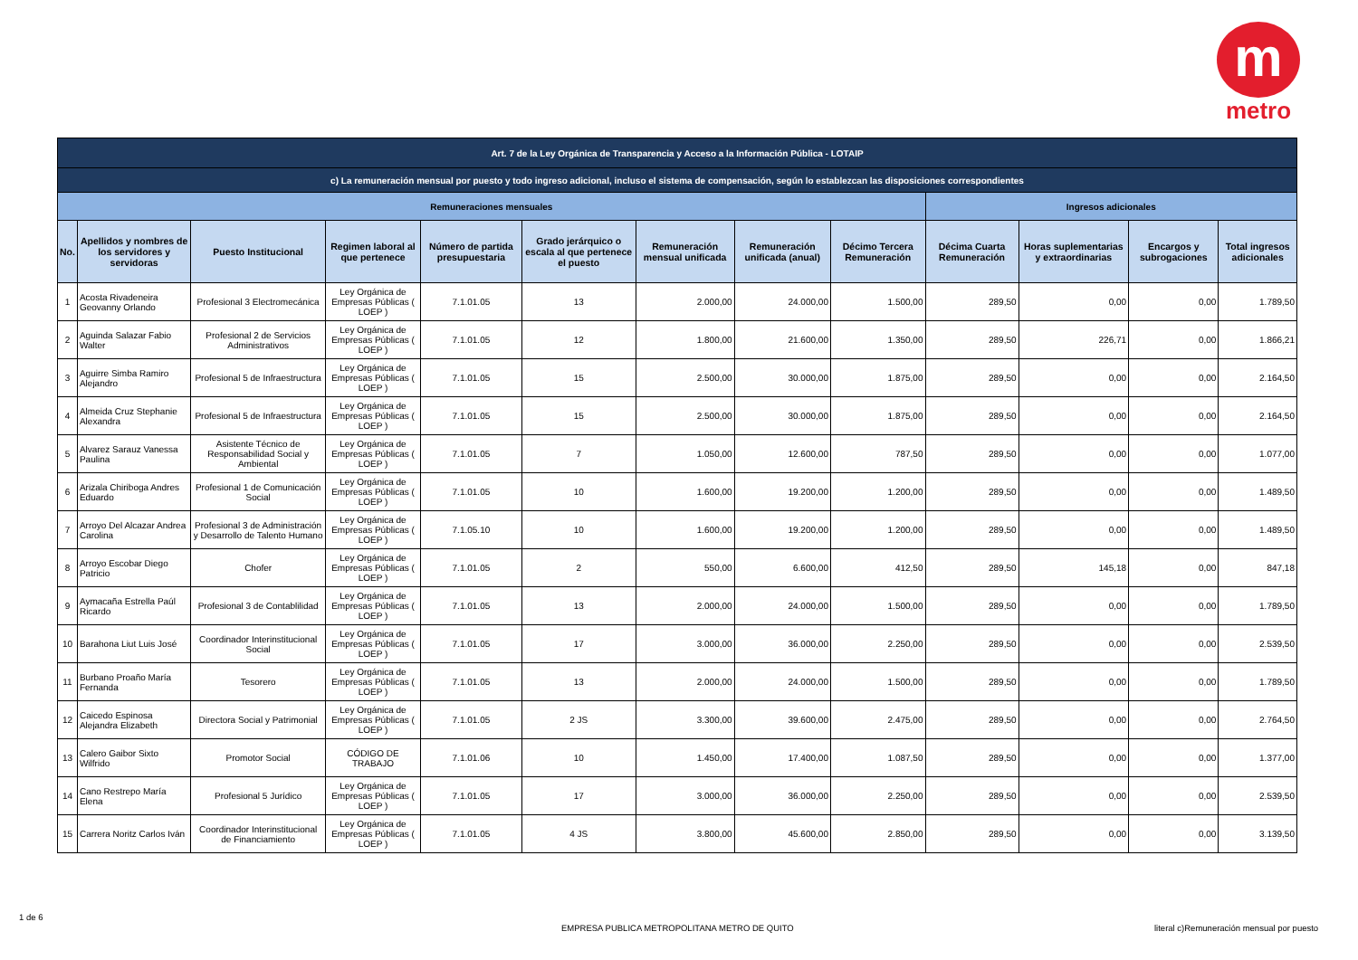m
metro
| Art. 7 de la Ley Orgánica de Transparencia y Acceso a la Información Pública - LOTAIP | | | | | | | | | | | | |
| c) La remuneración mensual por puesto y todo ingreso adicional, incluso el sistema de compensación, según lo establezcan las disposiciones correspondientes | | | | | | | | | | | | |
| Remuneraciones mensuales | | | | | | | | | Ingresos adicionales | | | |
| No. | Apellidos y nombres de los servidores y servidoras | Puesto Institucional | Regimen laboral al que pertenece | Número de partida presupuestaria | Grado jerárquico o escala al que pertenece el puesto | Remuneración mensual unificada | Remuneración unificada (anual) | Décimo Tercera Remuneración | Décima Cuarta Remuneración | Horas suplementarias y extraordinarias | Encargos y subrogaciones | Total ingresos adicionales |
| 1 | Acosta Rivadeneira Geovanny Orlando | Profesional 3 Electromecánica | Ley Orgánica de Empresas Públicas ( LOEP ) | 7.1.01.05 | 13 | 2.000,00 | 24.000,00 | 1.500,00 | 289,50 | 0,00 | 0,00 | 1.789,50 |
| 2 | Aguinda Salazar Fabio Walter | Profesional 2 de Servicios Administrativos | Ley Orgánica de Empresas Públicas ( LOEP ) | 7.1.01.05 | 12 | 1.800,00 | 21.600,00 | 1.350,00 | 289,50 | 226,71 | 0,00 | 1.866,21 |
| 3 | Aguirre Simba Ramiro Alejandro | Profesional 5 de Infraestructura | Ley Orgánica de Empresas Públicas ( LOEP ) | 7.1.01.05 | 15 | 2.500,00 | 30.000,00 | 1.875,00 | 289,50 | 0,00 | 0,00 | 2.164,50 |
| 4 | Almeida Cruz Stephanie Alexandra | Profesional 5 de Infraestructura | Ley Orgánica de Empresas Públicas ( LOEP ) | 7.1.01.05 | 15 | 2.500,00 | 30.000,00 | 1.875,00 | 289,50 | 0,00 | 0,00 | 2.164,50 |
| 5 | Alvarez Sarauz Vanessa Paulina | Asistente Técnico de Responsabilidad Social y Ambiental | Ley Orgánica de Empresas Públicas ( LOEP ) | 7.1.01.05 | 7 | 1.050,00 | 12.600,00 | 787,50 | 289,50 | 0,00 | 0,00 | 1.077,00 |
| 6 | Arizala Chiriboga Andres Eduardo | Profesional 1 de Comunicación Social | Ley Orgánica de Empresas Públicas ( LOEP ) | 7.1.01.05 | 10 | 1.600,00 | 19.200,00 | 1.200,00 | 289,50 | 0,00 | 0,00 | 1.489,50 |
| 7 | Arroyo Del Alcazar Andrea Carolina | Profesional 3 de Administración y Desarrollo de Talento Humano | Ley Orgánica de Empresas Públicas ( LOEP ) | 7.1.05.10 | 10 | 1.600,00 | 19.200,00 | 1.200,00 | 289,50 | 0,00 | 0,00 | 1.489,50 |
| 8 | Arroyo Escobar Diego Patricio | Chofer | Ley Orgánica de Empresas Públicas ( LOEP ) | 7.1.01.05 | 2 | 550,00 | 6.600,00 | 412,50 | 289,50 | 145,18 | 0,00 | 847,18 |
| 9 | Aymacaña Estrella Paúl Ricardo | Profesional 3 de Contablilidad | Ley Orgánica de Empresas Públicas ( LOEP ) | 7.1.01.05 | 13 | 2.000,00 | 24.000,00 | 1.500,00 | 289,50 | 0,00 | 0,00 | 1.789,50 |
| 10 | Barahona Liut Luis José | Coordinador Interinstitucional Social | Ley Orgánica de Empresas Públicas ( LOEP ) | 7.1.01.05 | 17 | 3.000,00 | 36.000,00 | 2.250,00 | 289,50 | 0,00 | 0,00 | 2.539,50 |
| 11 | Burbano Proaño María Fernanda | Tesorero | Ley Orgánica de Empresas Públicas ( LOEP ) | 7.1.01.05 | 13 | 2.000,00 | 24.000,00 | 1.500,00 | 289,50 | 0,00 | 0,00 | 1.789,50 |
| 12 | Caicedo Espinosa Alejandra Elizabeth | Directora Social y Patrimonial | Ley Orgánica de Empresas Públicas ( LOEP ) | 7.1.01.05 | 2 JS | 3.300,00 | 39.600,00 | 2.475,00 | 289,50 | 0,00 | 0,00 | 2.764,50 |
| 13 | Calero Gaibor Sixto Wilfrido | Promotor Social | CÓDIGO DE TRABAJO | 7.1.01.06 | 10 | 1.450,00 | 17.400,00 | 1.087,50 | 289,50 | 0,00 | 0,00 | 1.377,00 |
| 14 | Cano Restrepo María Elena | Profesional 5 Jurídico | Ley Orgánica de Empresas Públicas ( LOEP ) | 7.1.01.05 | 17 | 3.000,00 | 36.000,00 | 2.250,00 | 289,50 | 0,00 | 0,00 | 2.539,50 |
| 15 | Carrera Noritz Carlos Iván | Coordinador Interinstitucional de Financiamiento | Ley Orgánica de Empresas Públicas ( LOEP ) | 7.1.01.05 | 4 JS | 3.800,00 | 45.600,00 | 2.850,00 | 289,50 | 0,00 | 0,00 | 3.139,50 |
1 de 6
EMPRESA PUBLICA METROPOLITANA METRO DE QUITO
literal c)Remuneración mensual por puesto